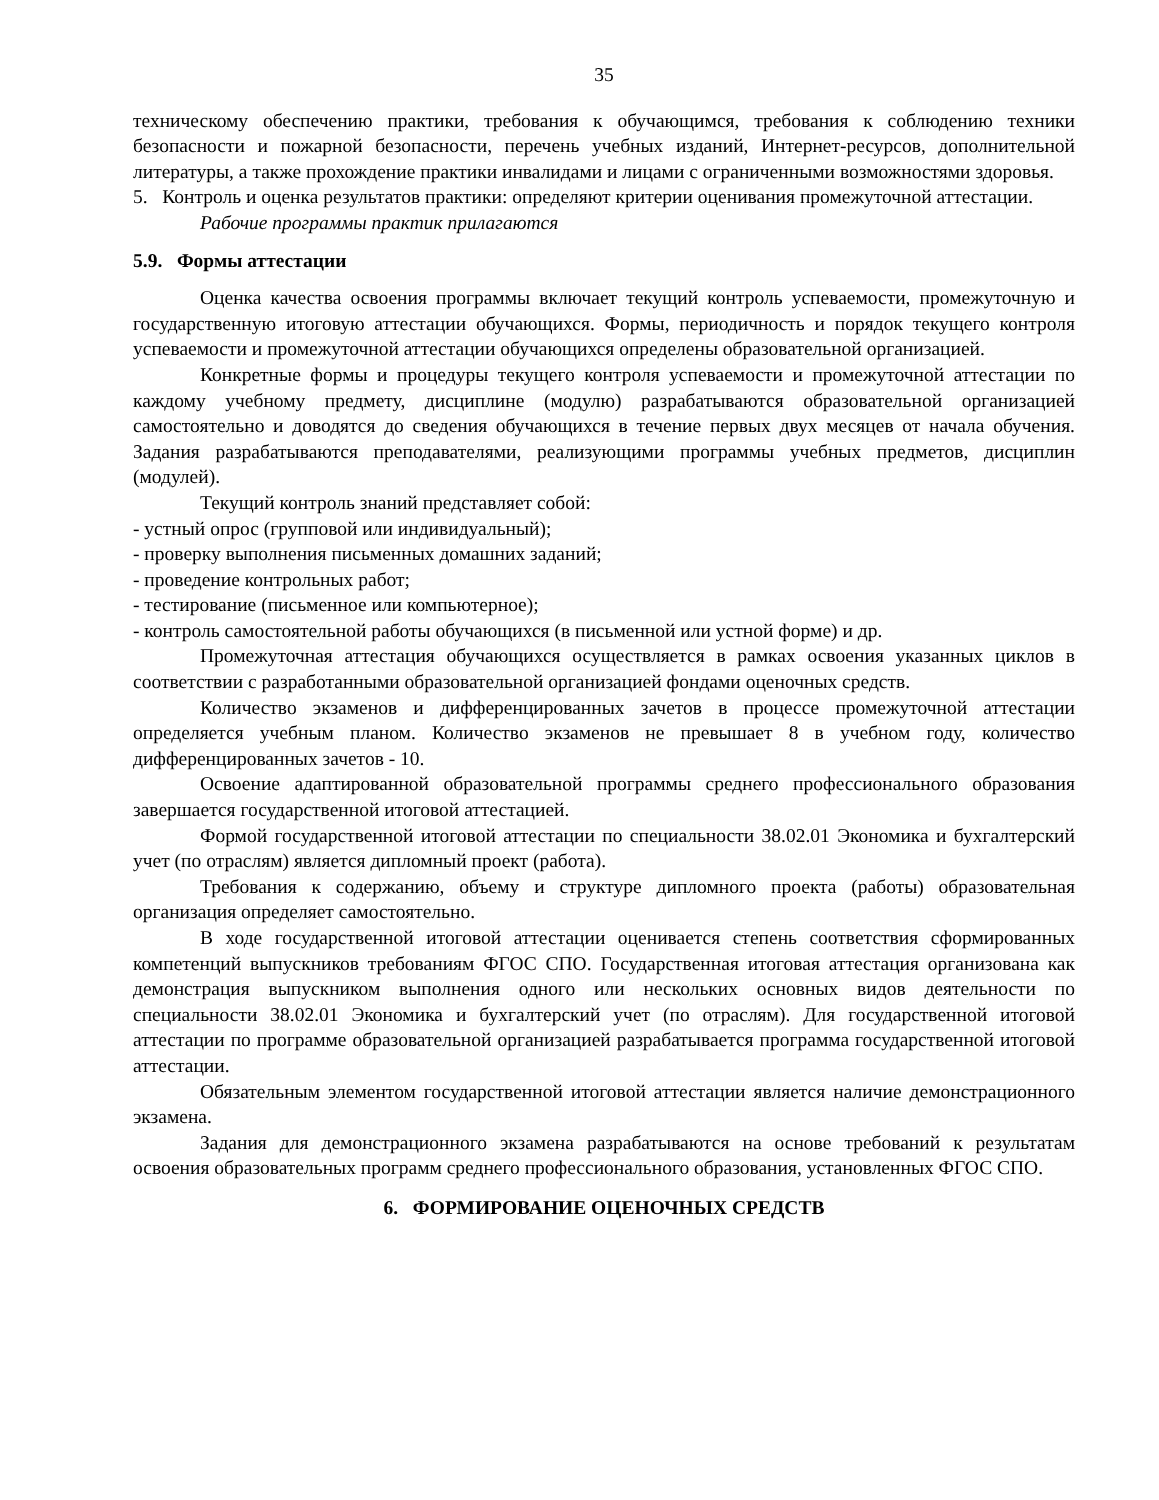35
техническому обеспечению практики, требования к обучающимся, требования к соблюдению техники безопасности и пожарной безопасности, перечень учебных изданий, Интернет-ресурсов, дополнительной литературы, а также прохождение практики инвалидами и лицами с ограниченными возможностями здоровья.
5. Контроль и оценка результатов практики: определяют критерии оценивания промежуточной аттестации.
Рабочие программы практик прилагаются
5.9. Формы аттестации
Оценка качества освоения программы включает текущий контроль успеваемости, промежуточную и государственную итоговую аттестации обучающихся. Формы, периодичность и порядок текущего контроля успеваемости и промежуточной аттестации обучающихся определены образовательной организацией.
Конкретные формы и процедуры текущего контроля успеваемости и промежуточной аттестации по каждому учебному предмету, дисциплине (модулю) разрабатываются образовательной организацией самостоятельно и доводятся до сведения обучающихся в течение первых двух месяцев от начала обучения. Задания разрабатываются преподавателями, реализующими программы учебных предметов, дисциплин (модулей).
Текущий контроль знаний представляет собой:
- устный опрос (групповой или индивидуальный);
- проверку выполнения письменных домашних заданий;
- проведение контрольных работ;
- тестирование (письменное или компьютерное);
- контроль самостоятельной работы обучающихся (в письменной или устной форме) и др.
Промежуточная аттестация обучающихся осуществляется в рамках освоения указанных циклов в соответствии с разработанными образовательной организацией фондами оценочных средств.
Количество экзаменов и дифференцированных зачетов в процессе промежуточной аттестации определяется учебным планом. Количество экзаменов не превышает 8 в учебном году, количество дифференцированных зачетов - 10.
Освоение адаптированной образовательной программы среднего профессионального образования завершается государственной итоговой аттестацией.
Формой государственной итоговой аттестации по специальности 38.02.01 Экономика и бухгалтерский учет (по отраслям) является дипломный проект (работа).
Требования к содержанию, объему и структуре дипломного проекта (работы) образовательная организация определяет самостоятельно.
В ходе государственной итоговой аттестации оценивается степень соответствия сформированных компетенций выпускников требованиям ФГОС СПО. Государственная итоговая аттестация организована как демонстрация выпускником выполнения одного или нескольких основных видов деятельности по специальности 38.02.01 Экономика и бухгалтерский учет (по отраслям). Для государственной итоговой аттестации по программе образовательной организацией разрабатывается программа государственной итоговой аттестации.
Обязательным элементом государственной итоговой аттестации является наличие демонстрационного экзамена.
Задания для демонстрационного экзамена разрабатываются на основе требований к результатам освоения образовательных программ среднего профессионального образования, установленных ФГОС СПО.
6. ФОРМИРОВАНИЕ ОЦЕНОЧНЫХ СРЕДСТВ